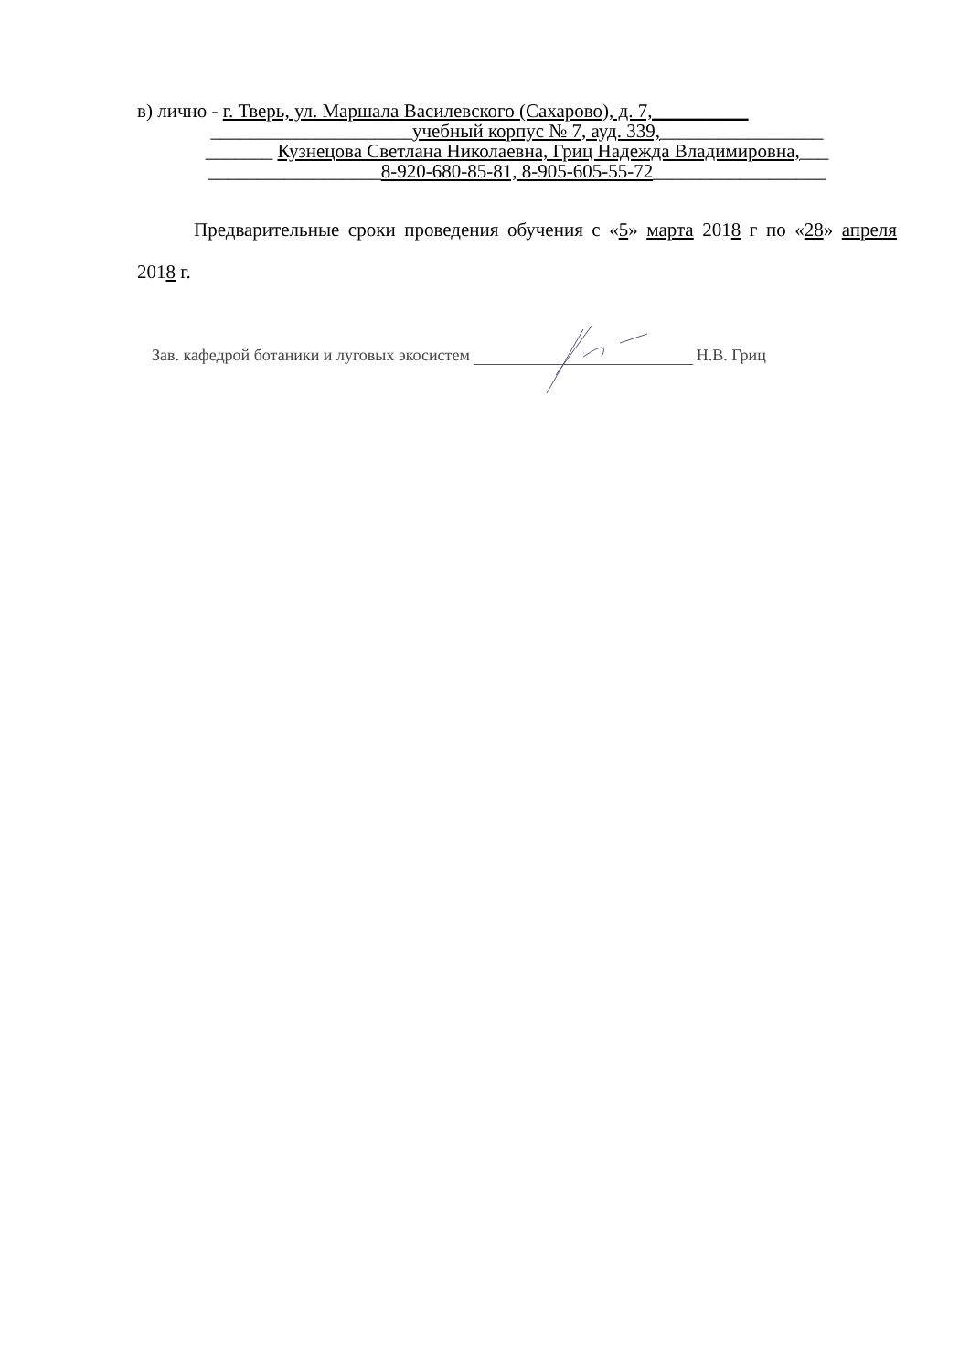в) лично - г. Тверь, ул. Маршала Василевского (Сахарово), д. 7,__________
_____________________учебный корпус № 7, ауд. 339,_________________
_______ Кузнецова Светлана Николаевна, Гриц Надежда Владимировна,___
__________________8-920-680-85-81, 8-905-605-55-72__________________
Предварительные сроки проведения обучения с «5» марта 2018 г по «28» апреля 2018 г.
Зав. кафедрой ботаники и луговых экосистем Н.В. Гриц